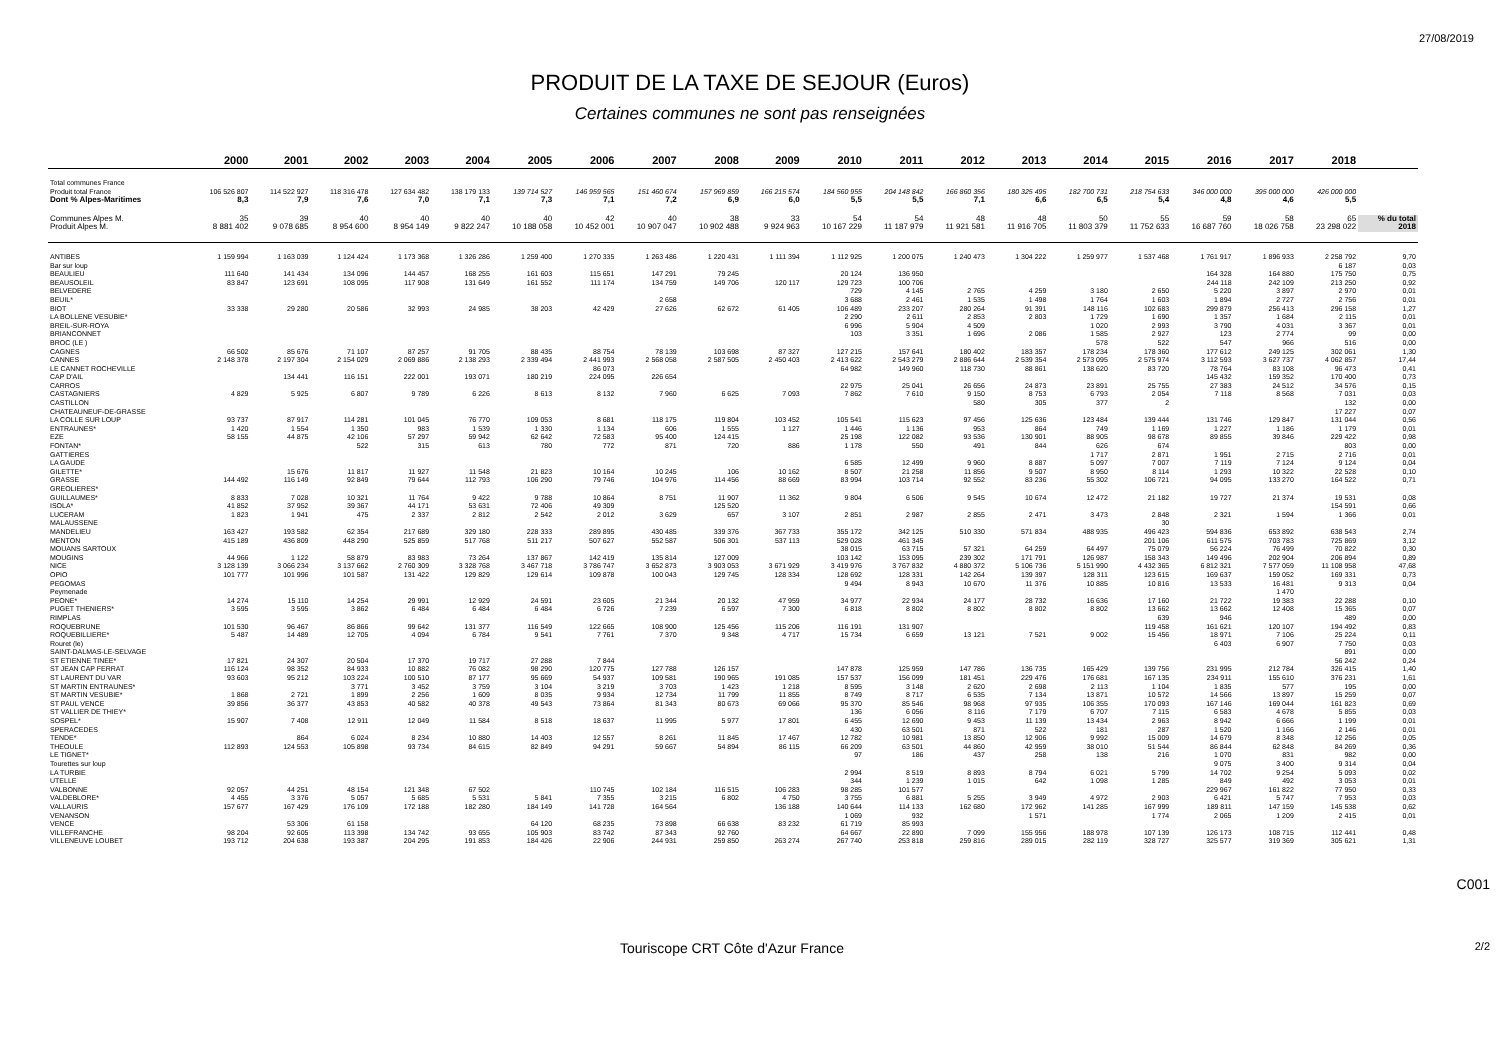27/08/2019
PRODUIT DE LA TAXE DE SEJOUR (Euros)
Certaines communes ne sont pas renseignées
| | 2000 | 2001 | 2002 | 2003 | 2004 | 2005 | 2006 | 2007 | 2008 | 2009 | 2010 | 2011 | 2012 | 2013 | 2014 | 2015 | 2016 | 2017 | 2018 | |
| --- | --- | --- | --- | --- | --- | --- | --- | --- | --- | --- | --- | --- | --- | --- | --- | --- | --- | --- | --- | --- |
| Total communes France | | | | | | | | | | | | | | | | | | | | |
| Produit total France | 106 526 807 | 114 522 927 | 118 316 478 | 127 634 482 | 138 179 133 | 139 714 527 | 146 959 565 | 151 460 674 | 157 969 859 | 166 215 574 | 184 560 955 | 204 148 842 | 166 860 356 | 180 325 495 | 182 700 731 | 218 754 633 | 346 000 000 | 395 000 000 | 426 000 000 | |
| Dont % Alpes-Maritimes | 8,3 | 7,9 | 7,6 | 7,0 | 7,1 | 7,3 | 7,1 | 7,2 | 6,9 | 6,0 | 5,5 | 5,5 | 7,1 | 6,6 | 6,5 | 5,4 | 4,8 | 4,6 | 5,5 | |
| Communes Alpes M. | 35 | 39 | 40 | 40 | 40 | 40 | 42 | 40 | 38 | 33 | 54 | 54 | 48 | 48 | 50 | 55 | 59 | 58 | 65 | % du total |
| Produit Alpes M. | 8 881 402 | 9 078 685 | 8 954 600 | 8 954 149 | 9 822 247 | 10 188 058 | 10 452 001 | 10 907 047 | 10 902 488 | 9 924 963 | 10 167 229 | 11 187 979 | 11 921 581 | 11 916 705 | 11 803 379 | 11 752 633 | 16 687 760 | 18 026 758 | 23 298 022 | 2018 |
| ANTIBES | 1 159 994 | 1 163 039 | 1 124 424 | 1 173 368 | 1 326 286 | 1 259 400 | 1 270 335 | 1 263 486 | 1 220 431 | 1 111 394 | 1 112 925 | 1 200 075 | 1 240 473 | 1 304 222 | 1 259 977 | 1 537 468 | 1 761 917 | 1 896 933 | 2 258 792 | 9,70 |
| Bar sur loup | | | | | | | | | | | | | | | | | | | 6 187 | 0,03 |
| BEAULIEU | 111 640 | 141 434 | 134 096 | 144 457 | 168 255 | 161 603 | 115 651 | 147 291 | 79 245 | | 20 124 | 136 950 | | | | | 164 328 | 164 880 | 175 750 | 0,75 |
| BEAUSOLEIL | 83 847 | 123 691 | 108 095 | 117 908 | 131 649 | 161 552 | 111 174 | 134 759 | 149 706 | 120 117 | 129 723 | 100 706 | | | | | 244 118 | 242 109 | 213 250 | 0,92 |
| BELVEDERE | | | | | | | | | | | 729 | 4 145 | 2 765 | 4 259 | 3 180 | 2 650 | 5 220 | 3 897 | 2 970 | 0,01 |
| BEUIL* | | | | | | | | 2 658 | | | 3 688 | 2 461 | 1 535 | 1 498 | 1 764 | 1 603 | 1 894 | 2 727 | 2 756 | 0,01 |
| BIOT | 33 338 | 29 280 | 20 586 | 32 993 | 24 985 | 38 203 | 42 429 | 27 626 | 62 672 | 61 405 | 106 489 | 233 207 | 280 264 | 91 391 | 148 116 | 102 683 | 299 879 | 256 413 | 296 158 | 1,27 |
| LA BOLLENE VESUBIE* | | | | | | | | | | | 2 290 | 2 611 | 2 853 | 2 803 | 1 729 | 1 690 | 1 357 | 1 684 | 2 115 | 0,01 |
| BREIL-SUR-ROYA | | | | | | | | | | | 6 996 | 5 904 | 4 509 | | 1 020 | 2 993 | 3 790 | 4 031 | 3 367 | 0,01 |
| BRIANCONNET | | | | | | | | | | | 103 | 3 351 | 1 696 | 2 086 | 1 585 | 2 927 | 123 | 2 774 | 99 | 0,00 |
| BROC (LE ) | | | | | | | | | | | | | | | 578 | 522 | 547 | 966 | 516 | 0,00 |
| CAGNES | 66 502 | 85 676 | 71 107 | 87 257 | 91 705 | 88 435 | 88 754 | 78 139 | 103 698 | 87 327 | 127 215 | 157 641 | 180 402 | 183 357 | 178 234 | 178 360 | 177 612 | 249 125 | 302 061 | 1,30 |
| CANNES | 2 148 378 | 2 197 304 | 2 154 029 | 2 069 886 | 2 138 293 | 2 339 494 | 2 441 993 | 2 568 058 | 2 587 505 | 2 450 403 | 2 413 622 | 2 543 279 | 2 886 644 | 2 539 354 | 2 573 095 | 2 575 974 | 3 112 593 | 3 627 737 | 4 062 857 | 17,44 |
| LE CANNET ROCHEVILLE | | | | | | | 86 073 | | | | 64 982 | 149 960 | 118 730 | 88 861 | 138 620 | 83 720 | 78 764 | 83 108 | 96 473 | 0,41 |
| CAP D'AIL | | 134 441 | 116 151 | 222 001 | 193 071 | 180 219 | 224 095 | 226 654 | | | | | | | | | 145 432 | 159 352 | 170 400 | 0,73 |
| CARROS | | | | | | | | | | | 22 975 | 25 041 | 26 656 | 24 873 | 23 891 | 25 755 | 27 383 | 24 512 | 34 576 | 0,15 |
| CASTAGNIERS | 4 829 | 5 925 | 6 807 | 9 789 | 6 226 | 8 613 | 8 132 | 7 960 | 6 625 | 7 093 | 7 862 | 7 610 | 9 150 | 8 753 | 6 793 | 2 054 | 7 118 | 8 568 | 7 031 | 0,03 |
| CASTILLON | | | | | | | | | | | | | 580 | 305 | 377 | 2 | | | 132 | 0,00 |
| CHATEAUNEUF-DE-GRASSE | | | | | | | | | | | | | | | | | | | 17 227 | 0,07 |
| LA COLLE SUR LOUP | 93 737 | 87 917 | 114 281 | 101 045 | 76 770 | 109 053 | 8 681 | 118 175 | 119 804 | 103 452 | 105 541 | 115 623 | 97 456 | 125 636 | 123 484 | 139 444 | 131 746 | 129 847 | 131 044 | 0,56 |
| ENTRAUNES* | 1 420 | 1 554 | 1 350 | 983 | 1 539 | 1 330 | 1 134 | 606 | 1 555 | 1 127 | 1 446 | 1 136 | 953 | 864 | 749 | 1 169 | 1 227 | 1 186 | 1 179 | 0,01 |
| EZE | 58 155 | 44 875 | 42 106 | 57 297 | 59 942 | 62 642 | 72 583 | 95 400 | 124 415 | | 25 198 | 122 082 | 93 536 | 130 901 | 88 905 | 98 678 | 89 855 | 39 846 | 229 422 | 0,98 |
| FONTAN* | | | 522 | 315 | 613 | 780 | 772 | 871 | 720 | 886 | 1 178 | 550 | 491 | 844 | 626 | 674 | | | 803 | 0,00 |
| GATTIERES | | | | | | | | | | | | | | | 1 717 | 2 871 | 1 951 | 2 715 | 2 716 | 0,01 |
| LA GAUDE | | | | | | | | | | | 6 585 | 12 499 | 9 960 | 8 887 | 5 097 | 7 007 | 7 119 | 7 124 | 9 124 | 0,04 |
| GILETTE* | | 15 676 | 11 817 | 11 927 | 11 548 | 21 823 | 10 164 | 10 245 | 106 | 10 162 | 8 507 | 21 258 | 11 856 | 9 507 | 8 950 | 8 114 | 1 293 | 10 322 | 22 528 | 0,10 |
| GRASSE | 144 492 | 116 149 | 92 849 | 79 644 | 112 793 | 106 290 | 79 746 | 104 976 | 114 456 | 88 669 | 83 994 | 103 714 | 92 552 | 83 236 | 55 302 | 106 721 | 94 095 | 133 270 | 164 522 | 0,71 |
| GREOLIERES* | | | | | | | | | | | | | | | | | | | | |
| GUILLAUMES* | 8 833 | 7 028 | 10 321 | 11 764 | 9 422 | 9 788 | 10 864 | 8 751 | 11 907 | 11 362 | 9 804 | 6 506 | 9 545 | 10 674 | 12 472 | 21 182 | 19 727 | 21 374 | 19 531 | 0,08 |
| ISOLA* | 41 852 | 37 952 | 39 367 | 44 171 | 53 631 | 72 406 | 49 309 | | 125 520 | | | | | | | | | | 154 591 | 0,66 |
| LUCERAM | 1 823 | 1 941 | 475 | 2 337 | 2 812 | 2 542 | 2 012 | 3 629 | 657 | 3 107 | 2 851 | 2 987 | 2 855 | 2 471 | 3 473 | 2 848 | 2 321 | 1 594 | 1 366 | 0,01 |
| MALAUSSENE | | | | | | | | | | | | | | | | 30 | | | | |
| MANDELIEU | 163 427 | 193 582 | 62 354 | 217 689 | 329 180 | 228 333 | 289 895 | 430 485 | 339 376 | 367 733 | 355 172 | 342 125 | 510 330 | 571 834 | 488 935 | 496 423 | 594 836 | 653 892 | 638 543 | 2,74 |
| MENTON | 415 189 | 436 809 | 448 290 | 525 859 | 517 768 | 511 217 | 507 627 | 552 587 | 506 301 | 537 113 | 529 028 | 461 345 | | | | 201 106 | 611 575 | 703 783 | 725 869 | 3,12 |
| MOUANS SARTOUX | | | | | | | | | | | 38 015 | 63 715 | 57 321 | 64 259 | 64 497 | 75 079 | 56 224 | 76 499 | 70 822 | 0,30 |
| MOUGINS | 44 966 | 1 122 | 58 879 | 83 983 | 73 264 | 137 867 | 142 419 | 135 814 | 127 009 | | 103 142 | 153 095 | 239 302 | 171 791 | 126 987 | 158 343 | 149 496 | 202 904 | 206 894 | 0,89 |
| NICE | 3 128 139 | 3 066 234 | 3 137 662 | 2 760 309 | 3 328 768 | 3 467 718 | 3 786 747 | 3 652 873 | 3 903 053 | 3 671 929 | 3 419 976 | 3 767 832 | 4 880 372 | 5 106 736 | 5 151 990 | 4 432 365 | 6 812 321 | 7 577 059 | 11 108 958 | 47,68 |
| OPIO | 101 777 | 101 996 | 101 587 | 131 422 | 129 829 | 129 614 | 109 878 | 100 043 | 129 745 | 128 334 | 128 692 | 128 331 | 142 264 | 139 397 | 128 311 | 123 615 | 169 637 | 159 052 | 169 331 | 0,73 |
| PEGOMAS | | | | | | | | | | | 9 494 | 8 943 | 10 670 | 11 376 | 10 885 | 10 816 | 13 533 | 16 481 | 9 313 | 0,04 |
| Peymenade | | | | | | | | | | | | | | | | | | 1 470 | | |
| PEONE* | 14 274 | 15 110 | 14 254 | 29 991 | 12 929 | 24 591 | 23 605 | 21 344 | 20 132 | 47 959 | 34 977 | 22 934 | 24 177 | 28 732 | 16 636 | 17 160 | 21 722 | 19 383 | 22 288 | 0,10 |
| PUGET THENIERS* | 3 595 | 3 595 | 3 862 | 6 484 | 6 484 | 6 484 | 6 726 | 7 239 | 6 597 | 7 300 | 6 818 | 8 802 | 8 802 | 8 802 | 8 802 | 13 662 | 13 662 | 12 408 | 15 365 | 0,07 |
| RIMPLAS | | | | | | | | | | | | | | | | 639 | 946 | | 489 | 0,00 |
| ROQUEBRUNE | 101 530 | 96 467 | 86 866 | 99 642 | 131 377 | 116 549 | 122 665 | 108 900 | 125 456 | 115 206 | 116 191 | 131 907 | | | | 119 458 | 161 621 | 120 107 | 194 492 | 0,83 |
| ROQUEBILLIERE* | 5 487 | 14 489 | 12 705 | 4 094 | 6 784 | 9 541 | 7 761 | 7 370 | 9 348 | 4 717 | 15 734 | 6 659 | 13 121 | 7 521 | 9 002 | 15 456 | 18 971 | 7 106 | 25 224 | 0,11 |
| Rouret (le) | | | | | | | | | | | | | | | | | 6 403 | 6 907 | 7 750 | 0,03 |
| SAINT-DALMAS-LE-SELVAGE | | | | | | | | | | | | | | | | | | | 891 | 0,00 |
| ST ETIENNE TINEE* | 17 821 | 24 307 | 20 504 | 17 370 | 19 717 | 27 288 | 7 844 | | | | | | | | | | | | 56 242 | 0,24 |
| ST JEAN CAP FERRAT | 116 124 | 98 352 | 84 933 | 10 882 | 76 082 | 98 290 | 120 775 | 127 788 | 126 157 | | 147 878 | 125 959 | 147 786 | 136 735 | 165 429 | 139 756 | 231 995 | 212 784 | 326 415 | 1,40 |
| ST LAURENT DU VAR | 93 603 | 95 212 | 103 224 | 100 510 | 87 177 | 95 669 | 54 937 | 109 581 | 190 965 | 191 085 | 157 537 | 156 099 | 181 451 | 229 476 | 176 681 | 167 135 | 234 911 | 155 610 | 376 231 | 1,61 |
| ST MARTIN ENTRAUNES* | | | 3 771 | 3 452 | 3 759 | 3 104 | 3 219 | 3 703 | 1 423 | 1 218 | 8 595 | 3 148 | 2 620 | 2 698 | 2 113 | 1 104 | 1 835 | 577 | 195 | 0,00 |
| ST MARTIN VESUBIE* | 1 868 | 2 721 | 1 899 | 2 256 | 1 609 | 8 035 | 9 934 | 12 734 | 11 799 | 11 855 | 8 749 | 8 717 | 6 535 | 7 134 | 13 871 | 10 572 | 14 566 | 13 897 | 15 259 | 0,07 |
| ST PAUL VENCE | 39 856 | 36 377 | 43 853 | 40 582 | 40 378 | 49 543 | 73 864 | 81 343 | 80 673 | 69 066 | 95 370 | 85 546 | 98 968 | 97 935 | 106 355 | 170 093 | 167 146 | 169 044 | 161 823 | 0,69 |
| ST VALLIER DE THIEY* | | | | | | | | | | | 136 | 6 056 | 8 116 | 7 179 | 6 707 | 7 115 | 6 583 | 4 678 | 5 855 | 0,03 |
| SOSPEL* | 15 907 | 7 408 | 12 911 | 12 049 | 11 584 | 8 518 | 18 637 | 11 995 | 5 977 | 17 801 | 6 455 | 12 690 | 9 453 | 11 139 | 13 434 | 2 963 | 8 942 | 6 666 | 1 199 | 0,01 |
| SPERACEDES | | | | | | | | | | | 430 | 63 501 | 871 | 522 | 181 | 287 | 1 520 | 1 166 | 2 146 | 0,01 |
| TENDE* | | 864 | 6 024 | 8 234 | 10 880 | 14 403 | 12 557 | 8 261 | 11 845 | 17 467 | 12 782 | 10 981 | 13 850 | 12 906 | 9 992 | 15 009 | 14 679 | 8 348 | 12 256 | 0,05 |
| THEOULE | 112 893 | 124 553 | 105 898 | 93 734 | 84 615 | 82 849 | 94 291 | 59 667 | 54 894 | 86 115 | 66 209 | 63 501 | 44 860 | 42 959 | 38 010 | 51 544 | 86 844 | 62 848 | 84 269 | 0,36 |
| LE TIGNET* | | | | | | | | | | | 97 | 186 | 437 | 258 | 138 | 216 | 1 070 | 831 | 982 | 0,00 |
| Tourettes sur loup | | | | | | | | | | | | | | | | | 9 075 | 3 400 | 9 314 | 0,04 |
| LA TURBIE | | | | | | | | | | | 2 994 | 8 519 | 8 893 | 8 794 | 6 021 | 5 799 | 14 702 | 9 254 | 5 093 | 0,02 |
| UTELLE | | | | | | | | | | | 344 | 1 239 | 1 015 | 642 | 1 098 | 1 285 | 849 | 492 | 3 053 | 0,01 |
| VALBONNE | 92 057 | 44 251 | 48 154 | 121 348 | 67 502 | | 110 745 | 102 184 | 116 515 | 106 283 | 98 285 | 101 577 | | | | | 229 967 | 161 822 | 77 950 | 0,33 |
| VALDEBLORE* | 4 455 | 3 376 | 5 057 | 5 685 | 5 531 | 5 841 | 7 355 | 3 215 | 6 802 | 4 750 | 3 755 | 6 881 | 5 255 | 3 949 | 4 972 | 2 903 | 6 421 | 5 747 | 7 953 | 0,03 |
| VALLAURIS | 157 677 | 167 429 | 176 109 | 172 188 | 182 280 | 184 149 | 141 728 | 164 564 | | 136 188 | 140 644 | 114 133 | 162 680 | 172 962 | 141 285 | 167 999 | 189 811 | 147 159 | 145 538 | 0,62 |
| VENANSON | | | | | | | | | | | 1 069 | 932 | | 1 571 | | 1 774 | 2 065 | 1 209 | 2 415 | 0,01 |
| VENCE | | 53 306 | 61 158 | | | 64 120 | 68 235 | 73 898 | 66 638 | 83 232 | 61 719 | 85 993 | | | | | | | | |
| VILLEFRANCHE | 98 204 | 92 605 | 113 398 | 134 742 | 93 655 | 105 903 | 83 742 | 87 343 | 92 760 | | 64 667 | 22 890 | 7 099 | 155 956 | 188 978 | 107 139 | 126 173 | 108 715 | 112 441 | 0,48 |
| VILLENEUVE LOUBET | 193 712 | 204 638 | 193 387 | 204 295 | 191 853 | 184 426 | 22 906 | 244 931 | 259 850 | 263 274 | 267 740 | 253 818 | 259 816 | 289 015 | 282 119 | 328 727 | 325 577 | 319 369 | 305 621 | 1,31 |
C001
Touriscope CRT Côte d'Azur France 2/2